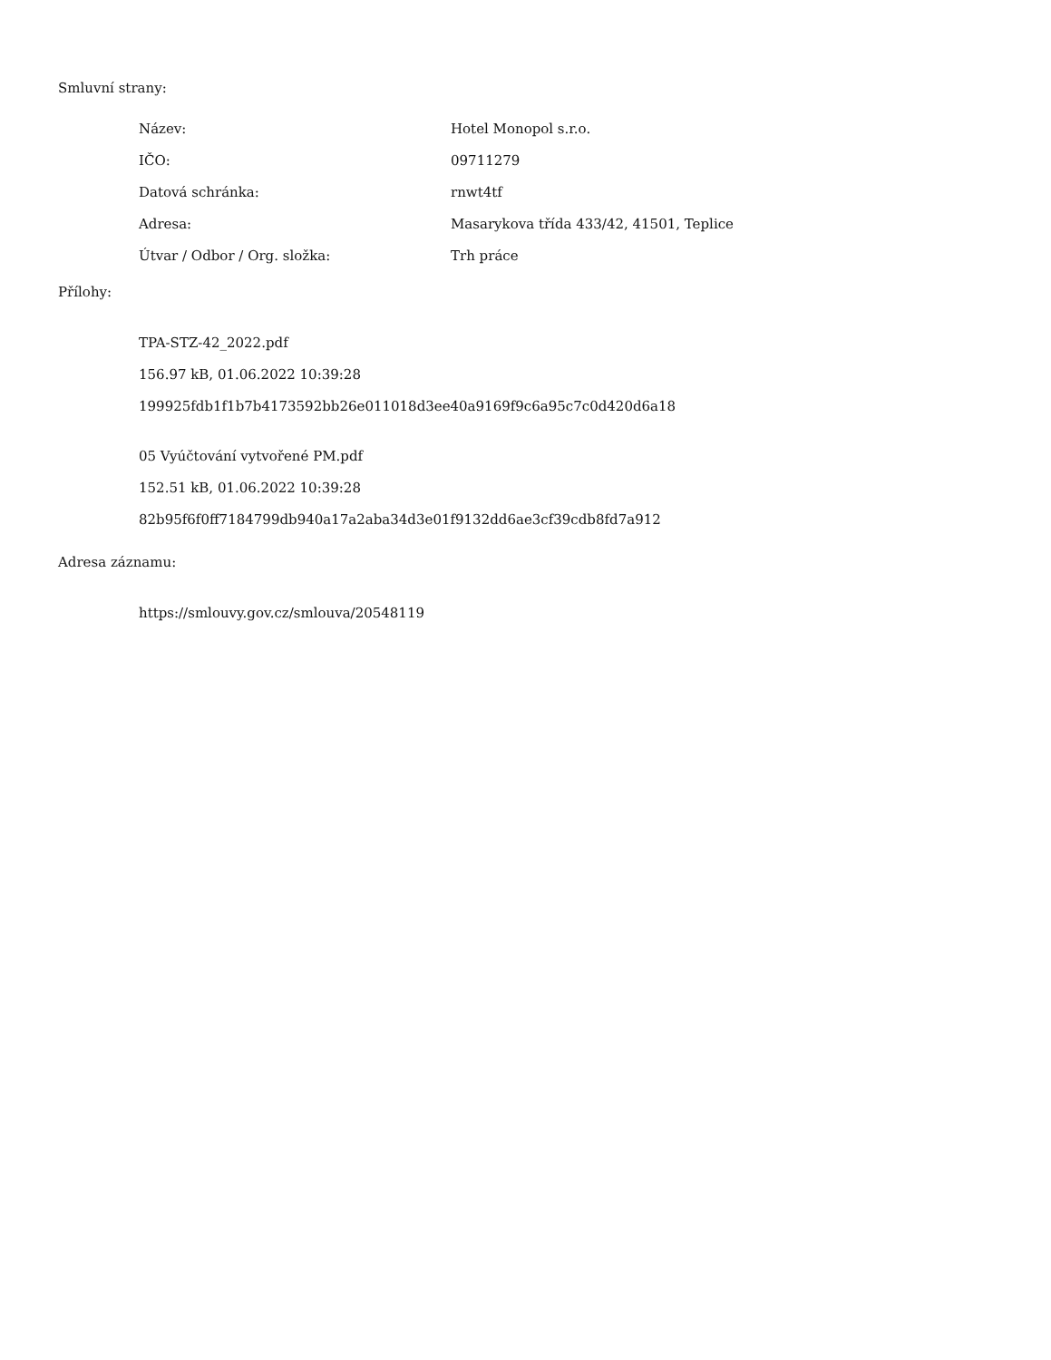Smluvní strany:
| Název: | Hotel Monopol s.r.o. |
| IČO: | 09711279 |
| Datová schránka: | rnwt4tf |
| Adresa: | Masarykova třída 433/42, 41501, Teplice |
| Útvar / Odbor / Org. složka: | Trh práce |
Přílohy:
TPA-STZ-42_2022.pdf
156.97 kB, 01.06.2022 10:39:28
199925fdb1f1b7b4173592bb26e011018d3ee40a9169f9c6a95c7c0d420d6a18
05 Vyúčtování vytvořené PM.pdf
152.51 kB, 01.06.2022 10:39:28
82b95f6f0ff7184799db940a17a2aba34d3e01f9132dd6ae3cf39cdb8fd7a912
Adresa záznamu:
https://smlouvy.gov.cz/smlouva/20548119